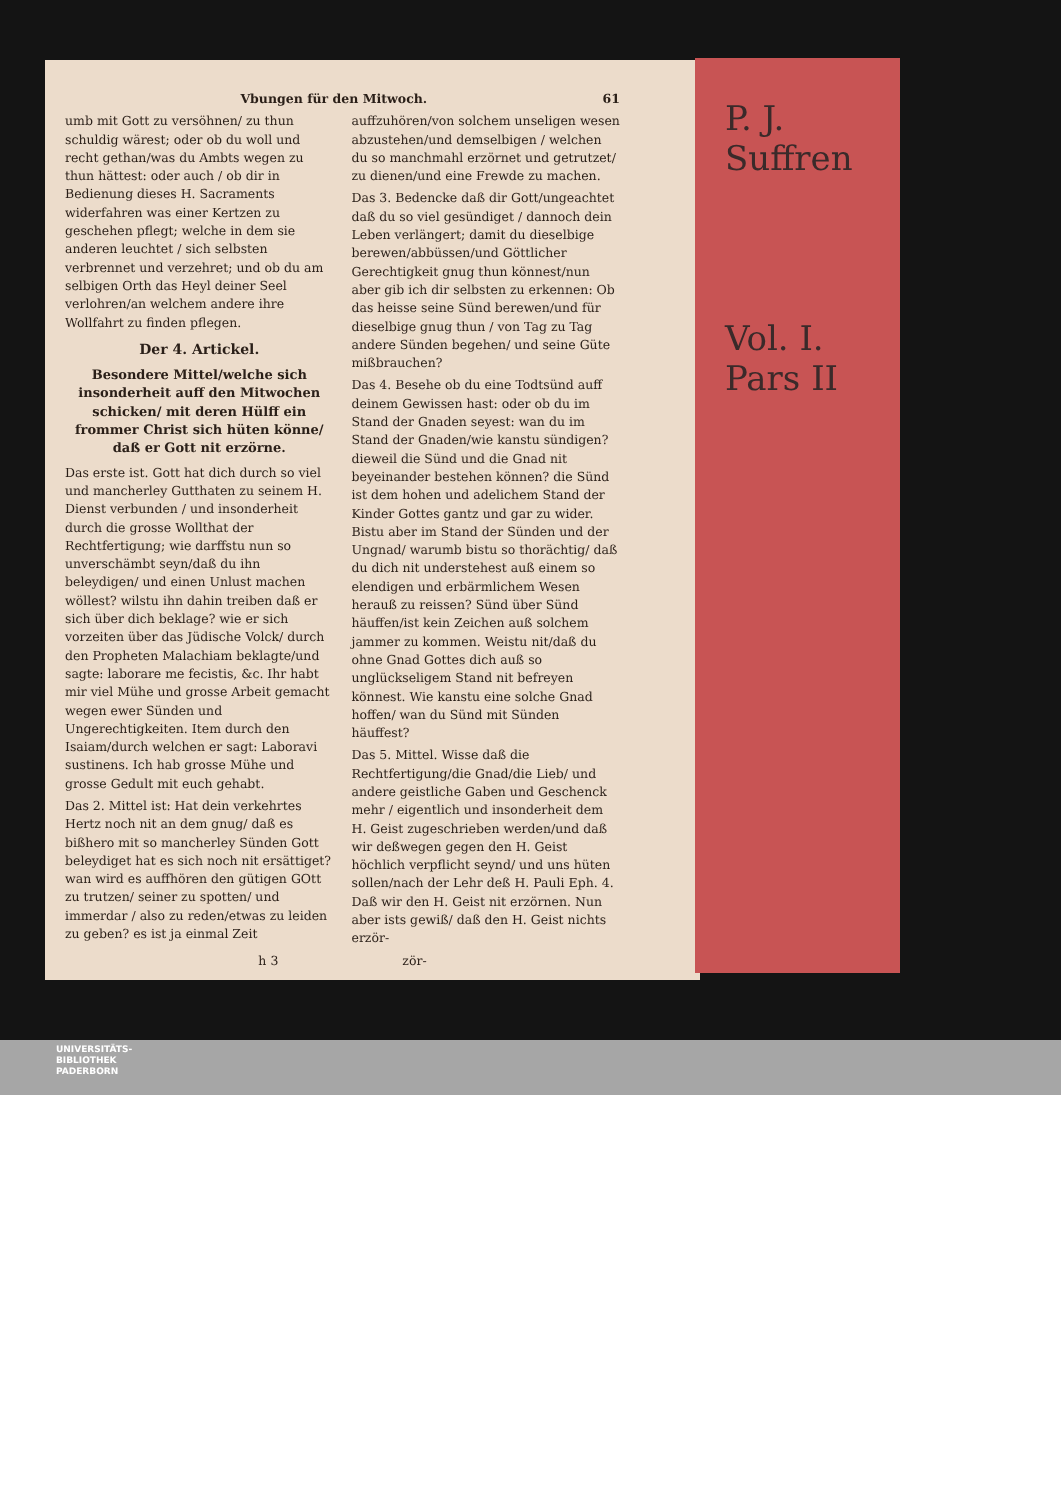P. J. Suffren
Vol. I.
Pars II
Vbungen für den Mitwoch. 61
umb mit Gott zu versöhnen/ zu thun schuldig wärest; oder ob du woll und recht gethan/was du Ambts wegen zu thun hättest: oder auch / ob dir in Bedienung dieses H. Sacraments widerfahren was einer Kertzen zu geschehen pflegt; welche in dem sie anderen leuchtet / sich selbsten verbrennet und verzehret; und ob du am selbigen Orth das Heyl deiner Seel verlohren/an welchem andere ihre Wollfahrt zu finden pflegen.
Der 4. Artickel.
Besondere Mittel/welche sich insonderheit auff den Mitwochen schicken/ mit deren Hülff ein frommer Christ sich hüten könne/ daß er Gott nit erzörne.
Das erste ist. Gott hat dich durch so viel und mancherley Gutthaten zu seinem H. Dienst verbunden / und insonderheit durch die grosse Wollthat der Rechtfertigung; wie darffstu nun so unverschämbt seyn/daß du ihn beleydigen/ und einen Unlust machen wöllest? wilstu ihn dahin treiben daß er sich über dich beklage? wie er sich vorzeiten über das Jüdische Volck/ durch den Propheten Malachiam beklagte/und sagte: laborare me fecistis, &c. Ihr habt mir viel Mühe und grosse Arbeit gemacht wegen ewer Sünden und Ungerechtigkeiten. Item durch den Isaiam/durch welchen er sagt: Laboravi sustinens. Ich hab grosse Mühe und grosse Gedult mit euch gehabt.
Das 2. Mittel ist: Hat dein verkehrtes Hertz noch nit an dem gnug/ daß es bißhero mit so mancherley Sünden Gott beleydiget hat es sich noch nit ersättiget? wan wird es auffhören den gütigen GOtt zu trutzen/ seiner zu spotten/ und immerdar / also zu reden/etwas zu leiden zu geben? es ist ja einmal Zeit auffzuhören/von solchem unseligen wesen abzustehen/und demselbigen / welchen du so manchmahl erzörnet und getrutzet/ zu dienen/und eine Frewde zu machen.
Das 3. Bedencke daß dir Gott/ungeachtet daß du so viel gesündiget / dannoch dein Leben verlängert; damit du dieselbige berewen/abbüssen/und Göttlicher Gerechtigkeit gnug thun könnest/nun aber gib ich dir selbsten zu erkennen: Ob das heisse seine Sünd berewen/und für dieselbige gnug thun / von Tag zu Tag andere Sünden begehen/ und seine Güte mißbrauchen?
Das 4. Besehe ob du eine Todtsünd auff deinem Gewissen hast: oder ob du im Stand der Gnaden seyest: wan du im Stand der Gnaden/wie kanstu sündigen? dieweil die Sünd und die Gnad nit beyeinander bestehen können? die Sünd ist dem hohen und adelichem Stand der Kinder Gottes gantz und gar zu wider. Bistu aber im Stand der Sünden und der Ungnad/ warumb bistu so thorächtig/ daß du dich nit understehest auß einem so elendigen und erbärmlichem Wesen herauß zu reissen? Sünd über Sünd häuffen/ist kein Zeichen auß solchem jammer zu kommen. Weistu nit/daß du ohne Gnad Gottes dich auß so unglückseligem Stand nit befreyen könnest. Wie kanstu eine solche Gnad hoffen/ wan du Sünd mit Sünden häuffest?
Das 5. Mittel. Wisse daß die Rechtfertigung/die Gnad/die Lieb/ und andere geistliche Gaben und Geschenck mehr / eigentlich und insonderheit dem H. Geist zugeschrieben werden/und daß wir deßwegen gegen den H. Geist höchlich verpflicht seynd/ und uns hüten sollen/nach der Lehr deß H. Pauli Eph. 4. Daß wir den H. Geist nit erzörnen. Nun aber ists gewiß/ daß den H. Geist nichts erzör-
h 3 zör-
UNIVERSITÄTS-
BIBLIOTHEK
PADERBORN